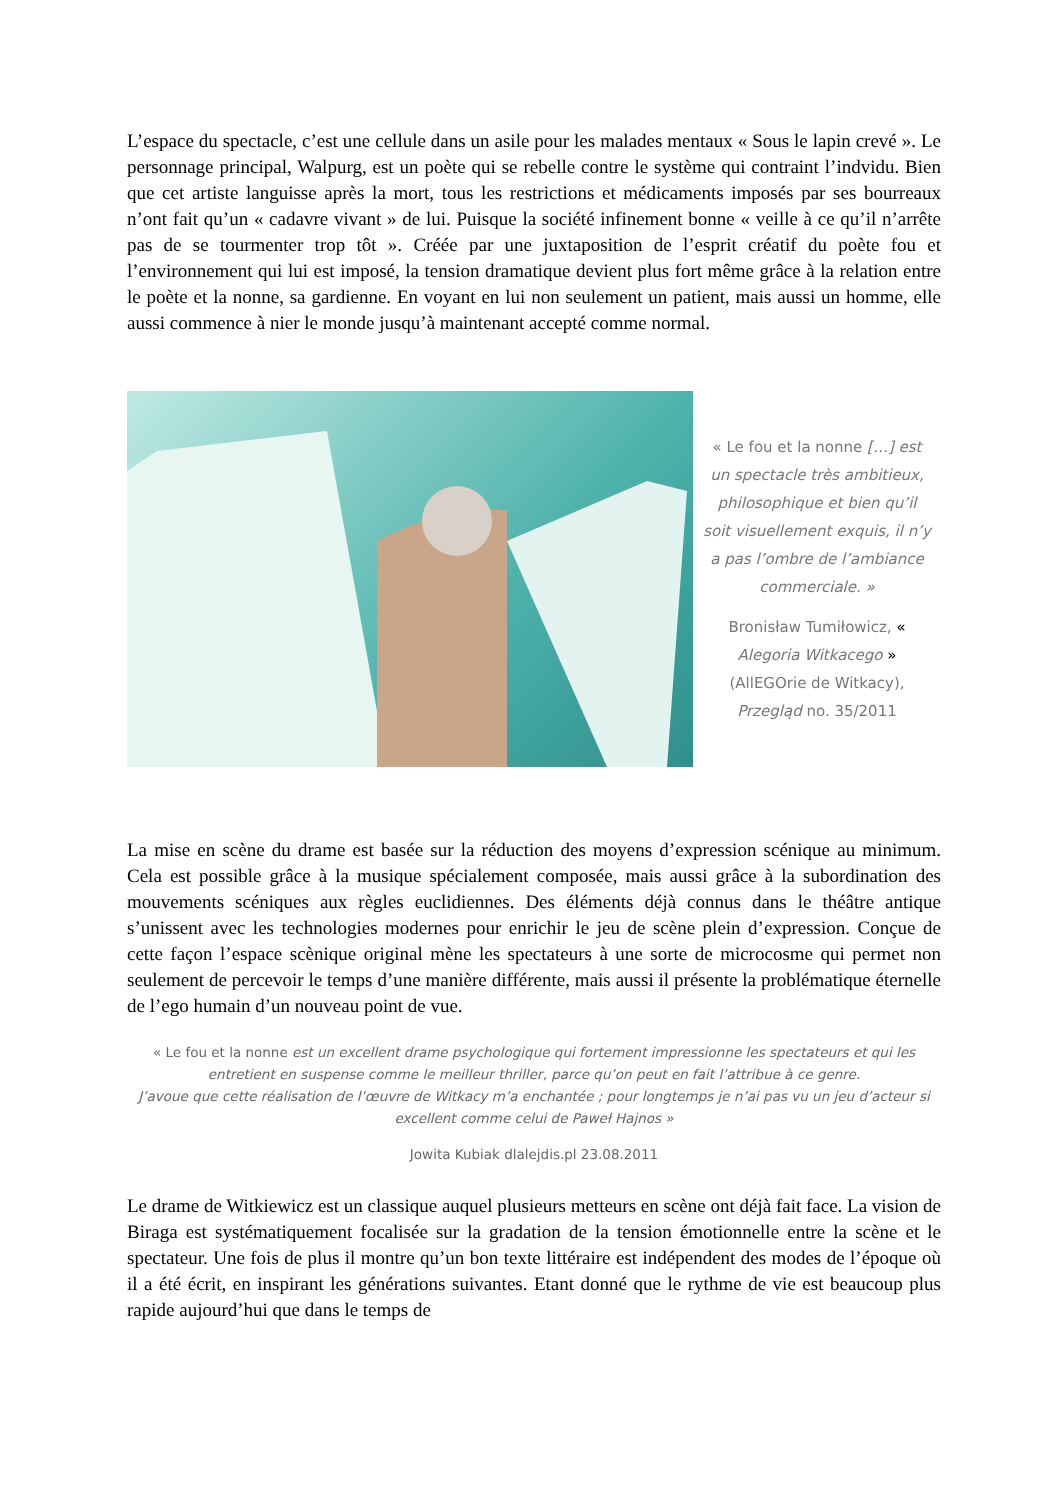L’espace du spectacle, c’est une cellule dans un asile pour les malades mentaux « Sous le lapin crevé ». Le personnage principal, Walpurg, est un poète qui se rebelle contre le système qui contraint l’indvidu. Bien que cet artiste languisse après la mort, tous les restrictions et médicaments imposés par ses bourreaux n’ont fait qu’un « cadavre vivant » de lui. Puisque la société infinement bonne « veille à ce qu’il n’arrête pas de se tourmenter trop tôt ». Créée par une juxtaposition de l’esprit créatif du poète fou et l’environnement qui lui est imposé, la tension dramatique devient plus fort même grâce à la relation entre le poète et la nonne, sa gardienne. En voyant en lui non seulement un patient, mais aussi un homme, elle aussi commence à nier le monde jusqu’à maintenant accepté comme normal.
« Le fou et la nonne […] est un spectacle très ambitieux, philosophique et bien qu’il soit visuellement exquis, il n’y a pas l’ombre de l’ambiance commerciale. »
Bronisław Tumiłowicz, « Alegoria Witkacego » (AllEGOrie de Witkacy), Przegląd no. 35/2011
La mise en scène du drame est basée sur la réduction des moyens d’expression scénique au minimum. Cela est possible grâce à la musique spécialement composée, mais aussi grâce à la subordination des mouvements scéniques aux règles euclidiennes. Des éléments déjà connus dans le théâtre antique s’unissent avec les technologies modernes pour enrichir le jeu de scène plein d’expression. Conçue de cette façon l’espace scènique original mène les spectateurs à une sorte de microcosme qui permet non seulement de percevoir le temps d’une manière différente, mais aussi il présente la problématique éternelle de l’ego humain d’un nouveau point de vue.
« Le fou et la nonne est un excellent drame psychologique qui fortement impressionne les spectateurs et qui les entretient en suspense comme le meilleur thriller, parce qu’on peut en fait l’attribue à ce genre.
J’avoue que cette réalisation de l’œuvre de Witkacy m’a enchantée ; pour longtemps je n’ai pas vu un jeu d’acteur si excellent comme celui de Paweł Hajnos »
Jowita Kubiak dlalejdis.pl 23.08.2011
Le drame de Witkiewicz est un classique auquel plusieurs metteurs en scène ont déjà fait face. La vision de Biraga est systématiquement focalisée sur la gradation de la tension émotionnelle entre la scène et le spectateur. Une fois de plus il montre qu’un bon texte littéraire est indépendent des modes de l’époque où il a été écrit, en inspirant les générations suivantes. Etant donné que le rythme de vie est beaucoup plus rapide aujourd’hui que dans le temps de